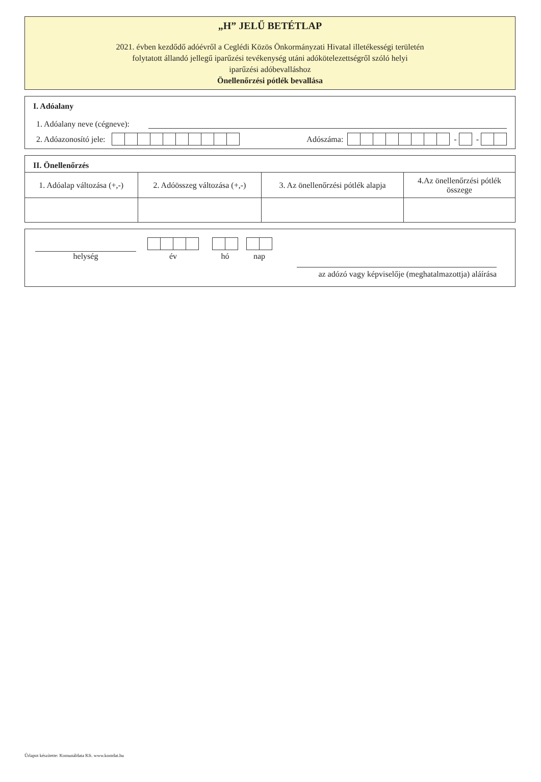„H” JELŰ BETÉTLAP
2021. évben kezdődő adóévről a Ceglédi Közös Önkormányzati Hivatal illetékességi területén
folytatott állandó jellegű iparűzési tevékenység utáni adókötelezettségről szóló helyi
iparűzési adóbevalláshoz
Önellenőrzési pótlék bevallása
I. Adóalany
1. Adóalany neve (cégneve):
2. Adóazonosító jele: Adószáma: - -
II. Önellenőrzés
| 1. Adóalap változása (+,-) | 2. Adóösszeg változása (+,-) | 3. Az önellenőrzési pótlék alapja | 4.Az önellenőrzési pótlék összege |
| --- | --- | --- | --- |
helység
év
hó
nap
az adózó vagy képviselője (meghatalmazottja) aláírása
Űrlapot készítette: Komunáldata Kft. www.komdat.hu